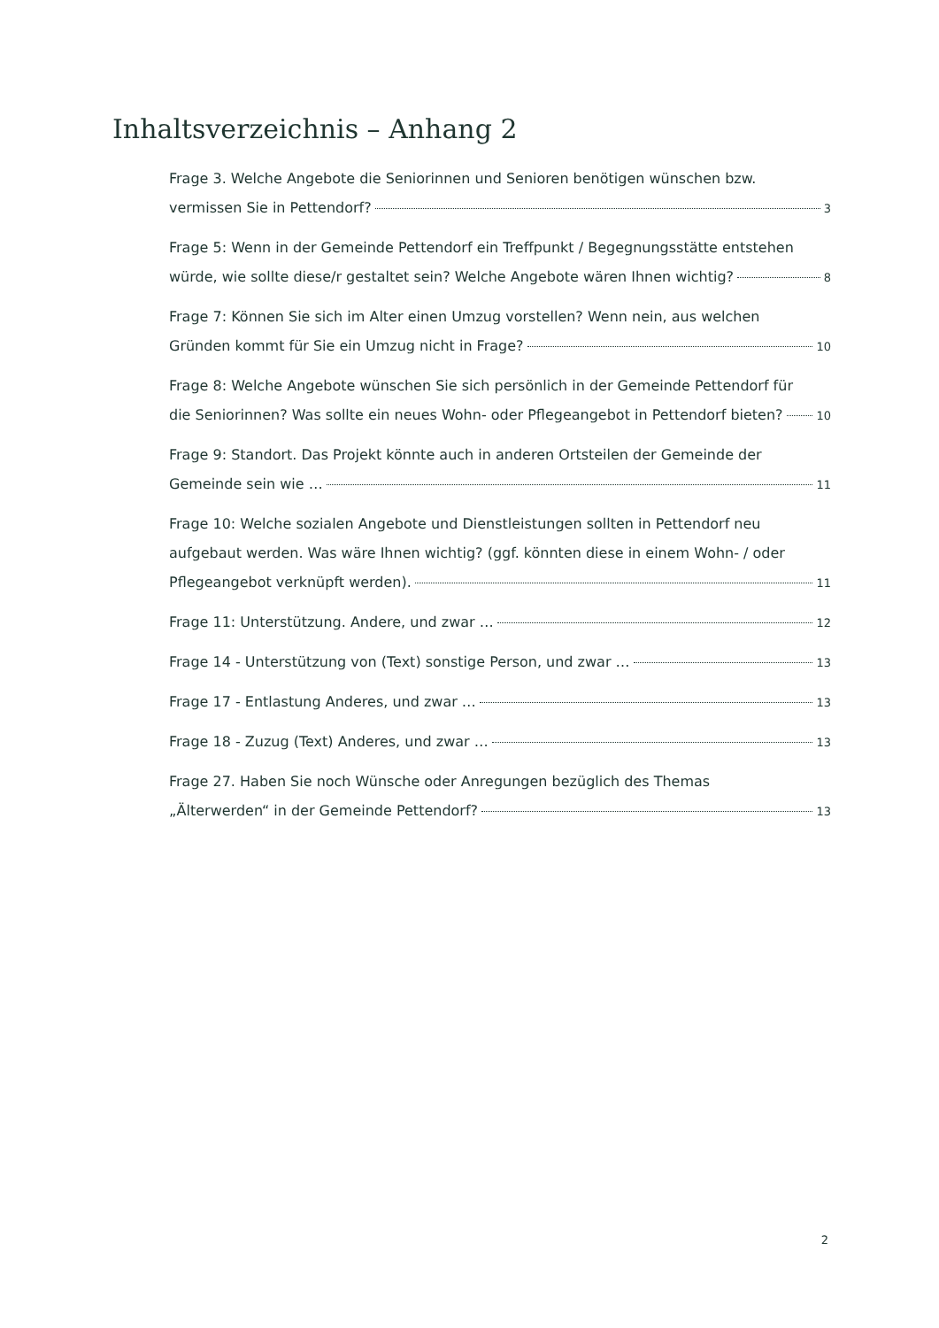Inhaltsverzeichnis – Anhang 2
Frage 3. Welche Angebote die Seniorinnen und Senioren benötigen wünschen bzw.
vermissen Sie in Pettendorf? 3
Frage 5: Wenn in der Gemeinde Pettendorf ein Treffpunkt / Begegnungsstätte entstehen
würde, wie sollte diese/r gestaltet sein? Welche Angebote wären Ihnen wichtig? 8
Frage 7: Können Sie sich im Alter einen Umzug vorstellen? Wenn nein, aus welchen
Gründen kommt für Sie ein Umzug nicht in Frage? 10
Frage 8: Welche Angebote wünschen Sie sich persönlich in der Gemeinde Pettendorf für
die Seniorinnen? Was sollte ein neues Wohn- oder Pflegeangebot in Pettendorf bieten? 10
Frage 9: Standort. Das Projekt könnte auch in anderen Ortsteilen der Gemeinde der
Gemeinde sein wie … 11
Frage 10: Welche sozialen Angebote und Dienstleistungen sollten in Pettendorf neu aufgebaut werden. Was wäre Ihnen wichtig? (ggf. könnten diese in einem Wohn- / oder
Pflegeangebot verknüpft werden). 11
Frage 11: Unterstützung. Andere, und zwar … 12
Frage 14 - Unterstützung von (Text) sonstige Person, und zwar … 13
Frage 17 - Entlastung Anderes, und zwar … 13
Frage 18 - Zuzug (Text) Anderes, und zwar … 13
Frage 27. Haben Sie noch Wünsche oder Anregungen bezüglich des Themas
„Älterwerden“ in der Gemeinde Pettendorf? 13
2